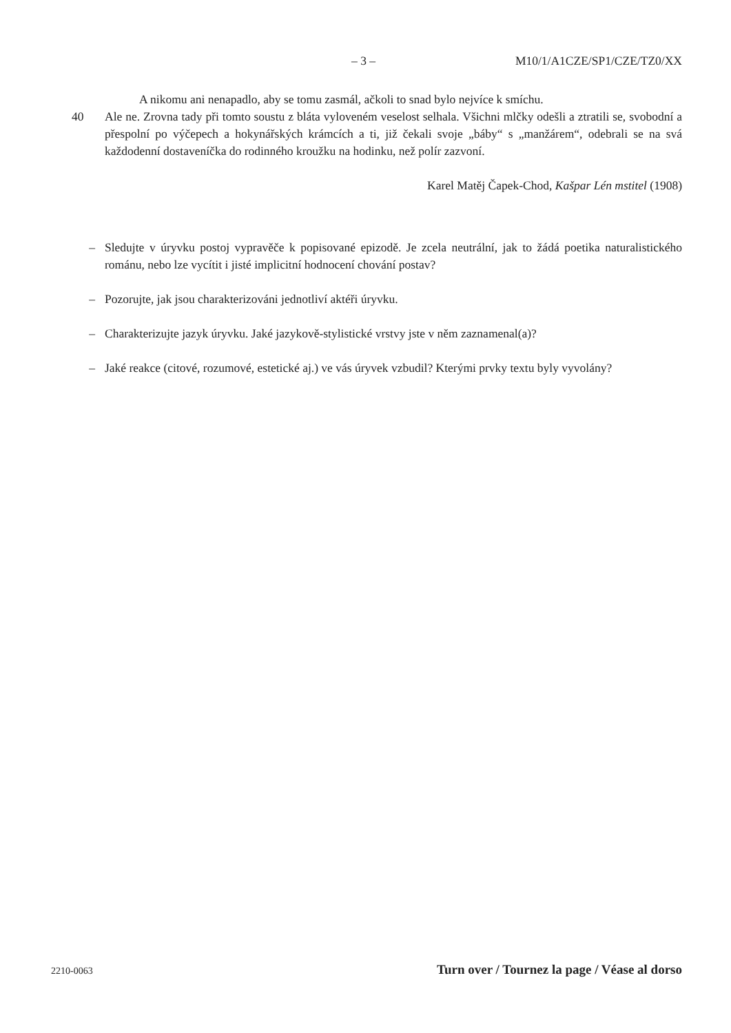– 3 – M10/1/A1CZE/SP1/CZE/TZ0/XX
A nikomu ani nenapadlo, aby se tomu zasmál, ačkoli to snad bylo nejvíce k smíchu.
40 Ale ne. Zrovna tady při tomto soustu z bláta vyloveném veselost selhala. Všichni mlčky odešli a ztratili se, svobodní a přespolní po výčepech a hokynářských krámcích a ti, již čekali svoje „báby“ s „manžárem“, odebrali se na svá každodenní dostaveníčka do rodinného kroužku na hodinku, než polír zazvoní.
Karel Matěj Čapek-Chod, Kašpar Lén mstitel (1908)
– Sledujte v úryvku postoj vypravěče k popisované epizodě. Je zcela neutrální, jak to žádá poetika naturalistického románu, nebo lze vycítit i jisté implicitní hodnocení chování postav?
– Pozorujte, jak jsou charakterizováni jednotliví aktéři úryvku.
– Charakterizujte jazyk úryvku. Jaké jazykově-stylistické vrstvy jste v něm zaznamenal(a)?
– Jaké reakce (citové, rozumové, estetické aj.) ve vás úryvek vzbudil? Kterými prvky textu byly vyvolány?
2210-0063 Turn over / Tournez la page / Véase al dorso